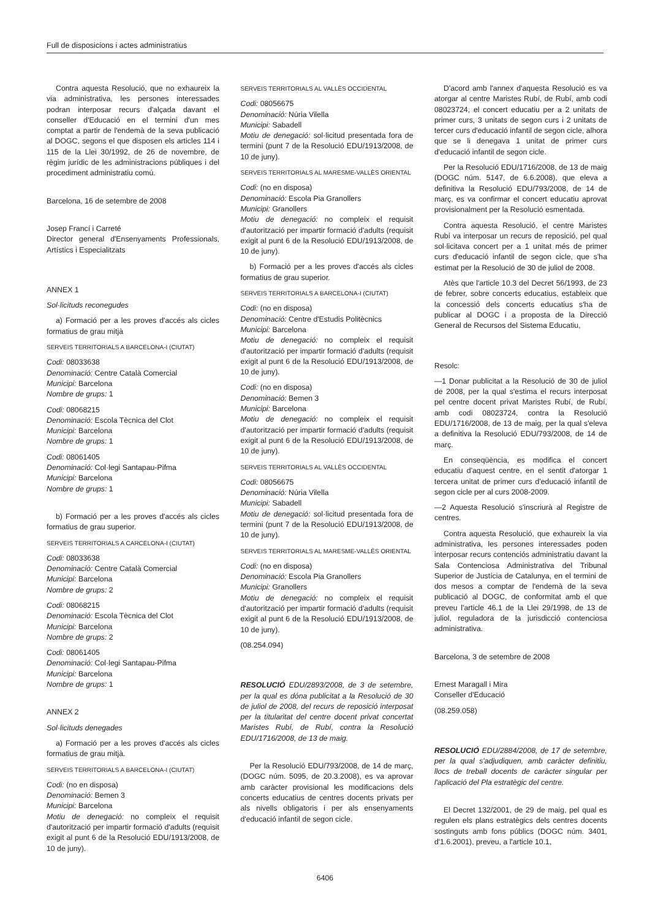Full de disposicions i actes administratius
Contra aquesta Resolució, que no exhaureix la via administrativa, les persones interessades podran interposar recurs d'alçada davant el conseller d'Educació en el termini d'un mes comptat a partir de l'endemà de la seva publicació al DOGC, segons el que disposen els articles 114 i 115 de la Llei 30/1992, de 26 de novembre, de règim jurídic de les administracions públiques i del procediment administratiu comú.
Barcelona, 16 de setembre de 2008
Josep Francí i Carreté
Director general d'Ensenyaments Professionals, Artístics i Especialitzats
ANNEX 1
Sol·licituds reconegudes
a) Formació per a les proves d'accés als cicles formatius de grau mitjà
SERVEIS TERRITORIALS A BARCELONA-I (CIUTAT)
Codi: 08033638
Denominació: Centre Català Comercial
Municipi: Barcelona
Nombre de grups: 1
Codi: 08068215
Denominació: Escola Tècnica del Clot
Municipi: Barcelona
Nombre de grups: 1
Codi: 08061405
Denominació: Col·legi Santapau-Pifma
Municipi: Barcelona
Nombre de grups: 1
b) Formació per a les proves d'accés als cicles formatius de grau superior.
SERVEIS TERRITORIALS A CARCELONA-I (CIUTAT)
Codi: 08033638
Denominació: Centre Català Comercial
Municipi: Barcelona
Nombre de grups: 2
Codi: 08068215
Denominació: Escola Tècnica del Clot
Municipi: Barcelona
Nombre de grups: 2
Codi: 08061405
Denominació: Col·legi Santapau-Pifma
Municipi: Barcelona
Nombre de grups: 1
ANNEX 2
Sol·licituds denegades
a) Formació per a les proves d'accés als cicles formatius de grau mitjà.
SERVEIS TERRITORIALS A BARCELONA-I (CIUTAT)
Codi: (no en disposa)
Denominació: Bemen 3
Municipi: Barcelona
Motiu de denegació: no compleix el requisit d'autorització per impartir formació d'adults (requisit exigit al punt 6 de la Resolució EDU/1913/2008, de 10 de juny).
SERVEIS TERRITORIALS AL VALLÈS OCCIDENTAL
Codi: 08056675
Denominació: Núria Vilella
Municipi: Sabadell
Motiu de denegació: sol·licitud presentada fora de termini (punt 7 de la Resolució EDU/1913/2008, de 10 de juny).
SERVEIS TERRITORIALS AL MARESME-VALLÈS ORIENTAL
Codi: (no en disposa)
Denominació: Escola Pia Granollers
Municipi: Granollers
Motiu de denegació: no compleix el requisit d'autorització per impartir formació d'adults (requisit exigit al punt 6 de la Resolució EDU/1913/2008, de 10 de juny).
b) Formació per a les proves d'accés als cicles formatius de grau superior.
SERVEIS TERRITORIALS A BARCELONA-I (CIUTAT)
Codi: (no en disposa)
Denominació: Centre d'Estudis Politècnics
Municipi: Barcelona
Motiu de denegació: no compleix el requisit d'autorització per impartir formació d'adults (requisit exigit al punt 6 de la Resolució EDU/1913/2008, de 10 de juny).
Codi: (no en disposa)
Denominació: Bemen 3
Municipi: Barcelona
Motiu de denegació: no compleix el requisit d'autorització per impartir formació d'adults (requisit exigit al punt 6 de la Resolució EDU/1913/2008, de 10 de juny).
SERVEIS TERRITORIALS AL VALLÈS OCCIDENTAL
Codi: 08056675
Denominació: Núria Vilella
Municipi: Sabadell
Motiu de denegació: sol·licitud presentada fora de termini (punt 7 de la Resolució EDU/1913/2008, de 10 de juny).
SERVEIS TERRITORIALS AL MARESME-VALLÈS ORIENTAL
Codi: (no en disposa)
Denominació: Escola Pia Granollers
Municipi: Granollers
Motiu de denegació: no compleix el requisit d'autorització per impartir formació d'adults (requisit exigit al punt 6 de la Resolució EDU/1913/2008, de 10 de juny).
(08.254.094)
RESOLUCIÓ EDU/2893/2008, de 3 de setembre, per la qual es dóna publicitat a la Resolució de 30 de juliol de 2008, del recurs de reposició interposat per la titularitat del centre docent privat concertat Maristes Rubí, de Rubí, contra la Resolució EDU/1716/2008, de 13 de maig.
Per la Resolució EDU/793/2008, de 14 de març, (DOGC núm. 5095, de 20.3.2008), es va aprovar amb caràcter provisional les modificacions dels concerts educatius de centres docents privats per als nivells obligatoris i per als ensenyaments d'educació infantil de segon cicle.
D'acord amb l'annex d'aquesta Resolució es va atorgar al centre Maristes Rubí, de Rubí, amb codi 08023724, el concert educatiu per a 2 unitats de primer curs, 3 unitats de segon curs i 2 unitats de tercer curs d'educació infantil de segon cicle, alhora que se li denegava 1 unitat de primer curs d'educació infantil de segon cicle.
Per la Resolució EDU/1716/2008, de 13 de maig (DOGC núm. 5147, de 6.6.2008), que eleva a definitiva la Resolució EDU/793/2008, de 14 de març, es va confirmar el concert educatiu aprovat provisionalment per la Resolució esmentada.
Contra aquesta Resolució, el centre Maristes Rubí va interposar un recurs de reposició, pel qual sol·licitava concert per a 1 unitat més de primer curs d'educació infantil de segon cicle, que s'ha estimat per la Resolució de 30 de juliol de 2008.
Atès que l'article 10.3 del Decret 56/1993, de 23 de febrer, sobre concerts educatius, estableix que la concessió dels concerts educatius s'ha de publicar al DOGC i a proposta de la Direcció General de Recursos del Sistema Educatiu,
Resolc:
—1 Donar publicitat a la Resolució de 30 de juliol de 2008, per la qual s'estima el recurs interposat pel centre docent privat Maristes Rubí, de Rubí, amb codi 08023724, contra la Resolució EDU/1716/2008, de 13 de maig, per la qual s'eleva a definitiva la Resolució EDU/793/2008, de 14 de març.
En conseqüència, es modifica el concert educatiu d'aquest centre, en el sentit d'atorgar 1 tercera unitat de primer curs d'educació infantil de segon cicle per al curs 2008-2009.
—2 Aquesta Resolució s'inscriurà al Registre de centres.
Contra aquesta Resolució, que exhaureix la via administrativa, les persones interessades poden interposar recurs contenciós administratiu davant la Sala Contenciosa Administrativa del Tribunal Superior de Justícia de Catalunya, en el termini de dos mesos a comptar de l'endemà de la seva publicació al DOGC, de conformitat amb el que preveu l'article 46.1 de la Llei 29/1998, de 13 de juliol, reguladora de la jurisdicció contenciosa administrativa.
Barcelona, 3 de setembre de 2008
Ernest Maragall i Mira
Conseller d'Educació
(08.259.058)
RESOLUCIÓ EDU/2884/2008, de 17 de setembre, per la qual s'adjudiquen, amb caràcter definitiu, llocs de treball docents de caràcter singular per l'aplicació del Pla estratègic del centre.
El Decret 132/2001, de 29 de maig, pel qual es regulen els plans estratègics dels centres docents sostinguts amb fons públics (DOGC núm. 3401, d'1.6.2001), preveu, a l'article 10.1,
6406